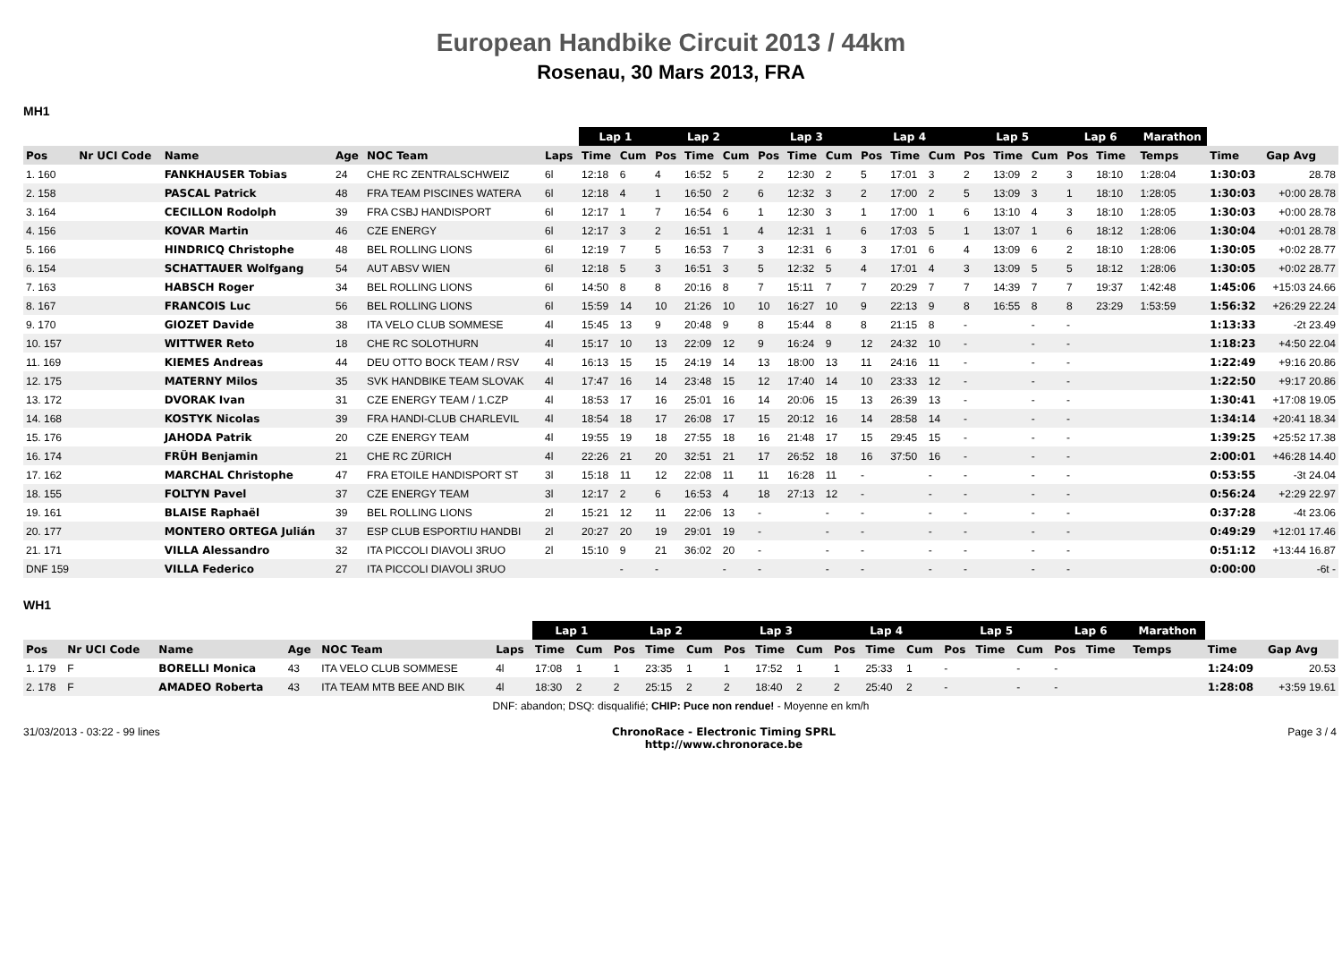European Handbike Circuit 2013 / 44km
Rosenau, 30 Mars 2013, FRA
MH1
| | | | | | | Lap 1 | | Lap 2 | | | Lap 3 | | | Lap 4 | | | Lap 5 | | | Lap 6 | | | Marathon | | |
| Pos | Nr UCI Code | Name | Age | NOC Team | Laps | Time | Cum | Pos | Time | Cum | Pos | Time | Cum | Pos | Time | Cum | Pos | Time | Cum | Pos | Time | | Temps | Time | Gap Avg |
| 1. 160 | | FANKHAUSER Tobias | 24 | CHE RC ZENTRALSCHWEIZ | 6l | 12:18 | 6 | 4 | 16:52 | 5 | 2 | 12:30 | 2 | 5 | 17:01 | 3 | 2 | 13:09 | 2 | 3 | 18:10 | | 1:28:04 | 1:30:03 | 28.78 |
| 2. 158 | | PASCAL Patrick | 48 | FRA TEAM PISCINES WATERA | 6l | 12:18 | 4 | 1 | 16:50 | 2 | 6 | 12:32 | 3 | 2 | 17:00 | 2 | 5 | 13:09 | 3 | 1 | 18:10 | | 1:28:05 | 1:30:03 | +0:00 28.78 |
| 3. 164 | | CECILLON Rodolph | 39 | FRA CSBJ HANDISPORT | 6l | 12:17 | 1 | 7 | 16:54 | 6 | 1 | 12:30 | 3 | 1 | 17:00 | 1 | 6 | 13:10 | 4 | 3 | 18:10 | | 1:28:05 | 1:30:03 | +0:00 28.78 |
| 4. 156 | | KOVAR Martin | 46 | CZE ENERGY | 6l | 12:17 | 3 | 2 | 16:51 | 1 | 4 | 12:31 | 1 | 6 | 17:03 | 5 | 1 | 13:07 | 1 | 6 | 18:12 | | 1:28:06 | 1:30:04 | +0:01 28.78 |
| 5. 166 | | HINDRICQ Christophe | 48 | BEL ROLLING LIONS | 6l | 12:19 | 7 | 5 | 16:53 | 7 | 3 | 12:31 | 6 | 3 | 17:01 | 6 | 4 | 13:09 | 6 | 2 | 18:10 | | 1:28:06 | 1:30:05 | +0:02 28.77 |
| 6. 154 | | SCHATTAUER Wolfgang | 54 | AUT ABSV WIEN | 6l | 12:18 | 5 | 3 | 16:51 | 3 | 5 | 12:32 | 5 | 4 | 17:01 | 4 | 3 | 13:09 | 5 | 5 | 18:12 | | 1:28:06 | 1:30:05 | +0:02 28.77 |
| 7. 163 | | HABSCH Roger | 34 | BEL ROLLING LIONS | 6l | 14:50 | 8 | 8 | 20:16 | 8 | 7 | 15:11 | 7 | 7 | 20:29 | 7 | 7 | 14:39 | 7 | 7 | 19:37 | | 1:42:48 | 1:45:06 | +15:03 24.66 |
| 8. 167 | | FRANCOIS Luc | 56 | BEL ROLLING LIONS | 6l | 15:59 | 14 | 10 | 21:26 | 10 | 10 | 16:27 | 10 | 9 | 22:13 | 9 | 8 | 16:55 | 8 | 8 | 23:29 | | 1:53:59 | 1:56:32 | +26:29 22.24 |
| 9. 170 | | GIOZET Davide | 38 | ITA VELO CLUB SOMMESE | 4l | 15:45 | 13 | 9 | 20:48 | 9 | 8 | 15:44 | 8 | 8 | 21:15 | 8 | - | | - | - | | | | 1:13:33 | -2t 23.49 |
| 10. 157 | | WITTWER Reto | 18 | CHE RC SOLOTHURN | 4l | 15:17 | 10 | 13 | 22:09 | 12 | 9 | 16:24 | 9 | 12 | 24:32 | 10 | - | | - | - | | | | 1:18:23 | +4:50 22.04 |
| 11. 169 | | KIEMES Andreas | 44 | DEU OTTO BOCK TEAM / RSV | 4l | 16:13 | 15 | 15 | 24:19 | 14 | 13 | 18:00 | 13 | 11 | 24:16 | 11 | - | | - | - | | | | 1:22:49 | +9:16 20.86 |
| 12. 175 | | MATERNY Milos | 35 | SVK HANDBIKE TEAM SLOVAK | 4l | 17:47 | 16 | 14 | 23:48 | 15 | 12 | 17:40 | 14 | 10 | 23:33 | 12 | - | | - | - | | | | 1:22:50 | +9:17 20.86 |
| 13. 172 | | DVORAK Ivan | 31 | CZE ENERGY TEAM / 1.CZP | 4l | 18:53 | 17 | 16 | 25:01 | 16 | 14 | 20:06 | 15 | 13 | 26:39 | 13 | - | | - | - | | | | 1:30:41 | +17:08 19.05 |
| 14. 168 | | KOSTYK Nicolas | 39 | FRA HANDI-CLUB CHARLEVIL | 4l | 18:54 | 18 | 17 | 26:08 | 17 | 15 | 20:12 | 16 | 14 | 28:58 | 14 | - | | - | - | | | | 1:34:14 | +20:41 18.34 |
| 15. 176 | | JAHODA Patrik | 20 | CZE ENERGY TEAM | 4l | 19:55 | 19 | 18 | 27:55 | 18 | 16 | 21:48 | 17 | 15 | 29:45 | 15 | - | | - | - | | | | 1:39:25 | +25:52 17.38 |
| 16. 174 | | FRÜH Benjamin | 21 | CHE RC ZÜRICH | 4l | 22:26 | 21 | 20 | 32:51 | 21 | 17 | 26:52 | 18 | 16 | 37:50 | 16 | - | | - | - | | | | 2:00:01 | +46:28 14.40 |
| 17. 162 | | MARCHAL Christophe | 47 | FRA ETOILE HANDISPORT ST | 3l | 15:18 | 11 | 12 | 22:08 | 11 | 11 | 16:28 | 11 | - | | - | - | | - | - | | | | 0:53:55 | -3t 24.04 |
| 18. 155 | | FOLTYN Pavel | 37 | CZE ENERGY TEAM | 3l | 12:17 | 2 | 6 | 16:53 | 4 | 18 | 27:13 | 12 | - | | - | - | | - | - | | | | 0:56:24 | +2:29 22.97 |
| 19. 161 | | BLAISE Raphaël | 39 | BEL ROLLING LIONS | 2l | 15:21 | 12 | 11 | 22:06 | 13 | - | | - | - | | - | - | | - | - | | | | 0:37:28 | -4t 23.06 |
| 20. 177 | | MONTERO ORTEGA Julián | 37 | ESP CLUB ESPORTIU HANDBI | 2l | 20:27 | 20 | 19 | 29:01 | 19 | - | | - | - | | - | - | | - | - | | | | 0:49:29 | +12:01 17.46 |
| 21. 171 | | VILLA Alessandro | 32 | ITA PICCOLI DIAVOLI 3RUO | 2l | 15:10 | 9 | 21 | 36:02 | 20 | - | | - | - | | - | - | | - | - | | | | 0:51:12 | +13:44 16.87 |
| DNF 159 | | VILLA Federico | 27 | ITA PICCOLI DIAVOLI 3RUO | | | - | - | | - | - | | - | - | | - | - | | - | - | | | | 0:00:00 | -6t - |
WH1
| | | | | | | Lap 1 | | Lap 2 | | | Lap 3 | | | Lap 4 | | | Lap 5 | | | Lap 6 | | | Marathon | | |
| Pos | Nr UCI Code | Name | Age | NOC Team | Laps | Time | Cum | Pos | Time | Cum | Pos | Time | Cum | Pos | Time | Cum | Pos | Time | Cum | Pos | Time | | Temps | Time | Gap Avg |
| 1. 179 | F | BORELLI Monica | 43 | ITA VELO CLUB SOMMESE | 4l | 17:08 | 1 | 1 | 23:35 | 1 | 1 | 17:52 | 1 | 1 | 25:33 | 1 | - | | - | - | | | | 1:24:09 | 20.53 |
| 2. 178 | F | AMADEO Roberta | 43 | ITA TEAM MTB BEE AND BIK | 4l | 18:30 | 2 | 2 | 25:15 | 2 | 2 | 18:40 | 2 | 2 | 25:40 | 2 | - | | - | - | | | | 1:28:08 | +3:59 19.61 |
| DNF: abandon; DSQ: disqualifié; CHIP: Puce non rendue! - Moyenne en km/h | | | | | | | | | | | | | | | | | | | | | | | | | |
31/03/2013 - 03:22 - 99 lines ChronoRace - Electronic Timing SPRL
http://www.chronorace.be Page 3 / 4